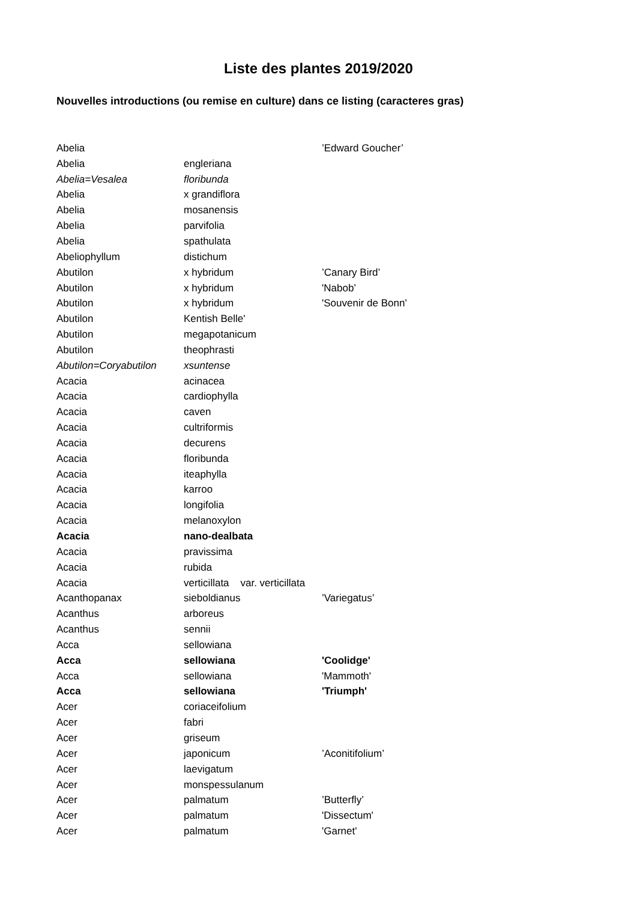Liste des plantes 2019/2020
Nouvelles introductions (ou remise en culture) dans ce listing (caracteres gras)
| Abelia | | ’Edward Goucher’ |
| Abelia | engleriana | |
| Abelia=Vesalea | floribunda | |
| Abelia | x grandiflora | |
| Abelia | mosanensis | |
| Abelia | parvifolia | |
| Abelia | spathulata | |
| Abeliophyllum | distichum | |
| Abutilon | x hybridum | ’Canary Bird’ |
| Abutilon | x hybridum | 'Nabob’ |
| Abutilon | x hybridum | 'Souvenir de Bonn' |
| Abutilon | Kentish Belle' | |
| Abutilon | megapotanicum | |
| Abutilon | theophrasti | |
| Abutilon=Coryabutilon | xsuntense | |
| Acacia | acinacea | |
| Acacia | cardiophylla | |
| Acacia | caven | |
| Acacia | cultriformis | |
| Acacia | decurens | |
| Acacia | floribunda | |
| Acacia | iteaphylla | |
| Acacia | karroo | |
| Acacia | longifolia | |
| Acacia | melanoxylon | |
| Acacia | nano-dealbata | |
| Acacia | pravissima | |
| Acacia | rubida | |
| Acacia | verticillata var. verticillata | |
| Acanthopanax | sieboldianus | ’Variegatus’ |
| Acanthus | arboreus | |
| Acanthus | sennii | |
| Acca | sellowiana | |
| Acca | sellowiana | 'Coolidge' |
| Acca | sellowiana | 'Mammoth' |
| Acca | sellowiana | 'Triumph' |
| Acer | coriaceifolium | |
| Acer | fabri | |
| Acer | griseum | |
| Acer | japonicum | ’Aconitifolium’ |
| Acer | laevigatum | |
| Acer | monspessulanum | |
| Acer | palmatum | ’Butterfly’ |
| Acer | palmatum | 'Dissectum' |
| Acer | palmatum | 'Garnet' |